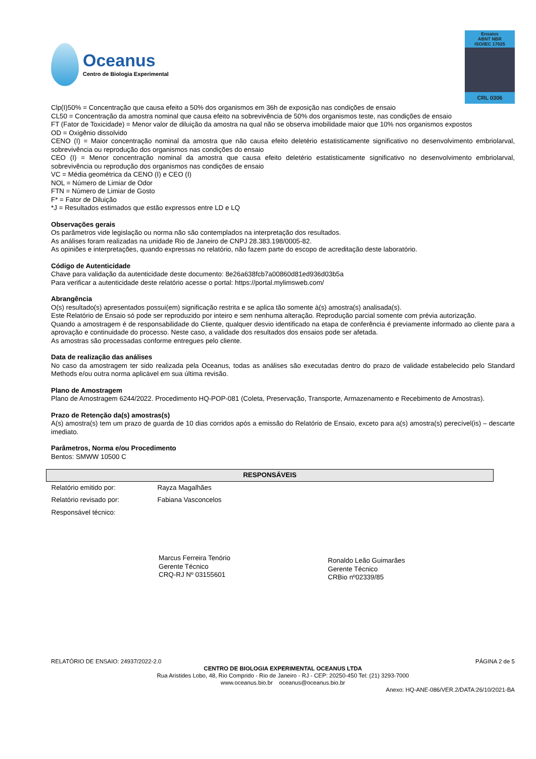Oceanus
Centro de Biologia Experimental
Ensaios
ABNT NBR
ISO/IEC 17025
CRL 0306
Clp(I)50% = Concentração que causa efeito a 50% dos organismos em 36h de exposição nas condições de ensaio
CL50 = Concentração da amostra nominal que causa efeito na sobrevivência de 50% dos organismos teste, nas condições de ensaio
FT (Fator de Toxicidade) = Menor valor de diluição da amostra na qual não se observa imobilidade maior que 10% nos organismos expostos
OD = Oxigênio dissolvido
CENO (I) = Maior concentração nominal da amostra que não causa efeito deletério estatisticamente significativo no desenvolvimento embriolarval, sobrevivência ou reprodução dos organismos nas condições do ensaio
CEO (I) = Menor concentração nominal da amostra que causa efeito deletério estatisticamente significativo no desenvolvimento embriolarval, sobrevivência ou reprodução dos organismos nas condições de ensaio
VC = Média geométrica da CENO (I) e CEO (I)
NOL = Número de Limiar de Odor
FTN = Número de Limiar de Gosto
F* = Fator de Diluição
*J = Resultados estimados que estão expressos entre LD e LQ
Observações gerais
Os parâmetros vide legislação ou norma não são contemplados na interpretação dos resultados.
As análises foram realizadas na unidade Rio de Janeiro de CNPJ 28.383.198/0005-82.
As opiniões e interpretações, quando expressas no relatório, não fazem parte do escopo de acreditação deste laboratório.
Código de Autenticidade
Chave para validação da autenticidade deste documento: 8e26a638fcb7a00860d81ed936d03b5a
Para verificar a autenticidade deste relatório acesse o portal: https://portal.mylimsweb.com/
Abrangência
O(s) resultado(s) apresentados possui(em) significação restrita e se aplica tão somente à(s) amostra(s) analisada(s).
Este Relatório de Ensaio só pode ser reproduzido por inteiro e sem nenhuma alteração. Reprodução parcial somente com prévia autorização.
Quando a amostragem é de responsabilidade do Cliente, qualquer desvio identificado na etapa de conferência é previamente informado ao cliente para a aprovação e continuidade do processo. Neste caso, a validade dos resultados dos ensaios pode ser afetada.
As amostras são processadas conforme entregues pelo cliente.
Data de realização das análises
No caso da amostragem ter sido realizada pela Oceanus, todas as análises são executadas dentro do prazo de validade estabelecido pelo Standard Methods e/ou outra norma aplicável em sua última revisão.
Plano de Amostragem
Plano de Amostragem 6244/2022. Procedimento HQ-POP-081 (Coleta, Preservação, Transporte, Armazenamento e Recebimento de Amostras).
Prazo de Retenção da(s) amostras(s)
A(s) amostra(s) tem um prazo de guarda de 10 dias corridos após a emissão do Relatório de Ensaio, exceto para a(s) amostra(s) perecível(is) – descarte imediato.
Parâmetros, Norma e/ou Procedimento
Bentos: SMWW 10500 C
| RESPONSÁVEIS | |
| --- | --- |
| Relatório emitido por: | Rayza Magalhães |
| Relatório revisado por: | Fabiana Vasconcelos |
| Responsável técnico: | |
Marcus Ferreira Tenório
Gerente Técnico
CRQ-RJ Nº 03155601
Ronaldo Leão Guimarães
Gerente Técnico
CRBio nº02339/85
RELATÓRIO DE ENSAIO: 24937/2022-2.0 PÁGINA 2 de 5
CENTRO DE BIOLOGIA EXPERIMENTAL OCEANUS LTDA
Rua Aristides Lobo, 48, Rio Comprido - Rio de Janeiro - RJ - CEP: 20250-450 Tel: (21) 3293-7000
www.oceanus.bio.br oceanus@oceanus.bio.br
Anexo: HQ-ANE-086/VER.2/DATA:26/10/2021-BA